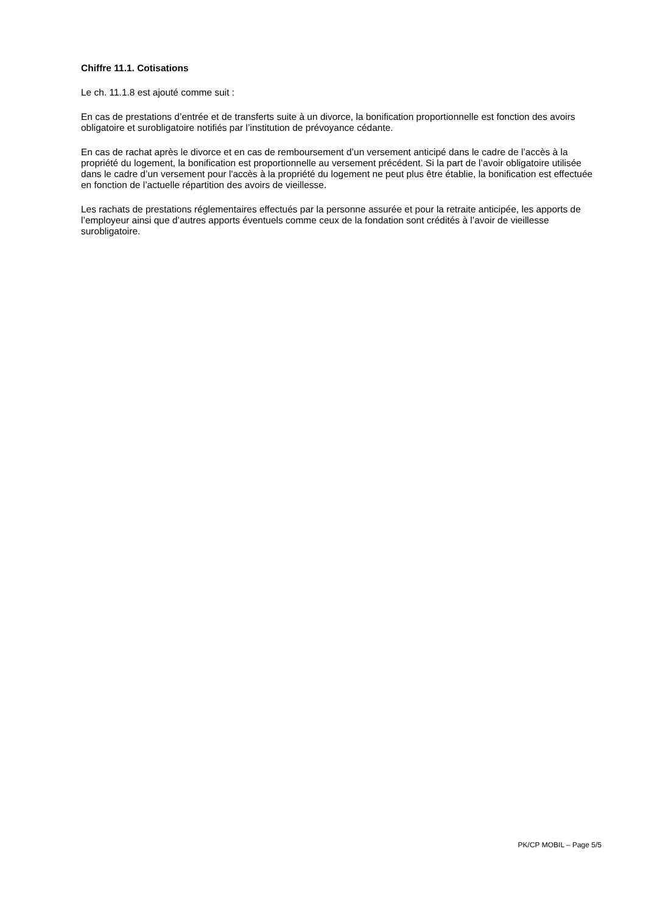Chiffre 11.1. Cotisations
Le ch. 11.1.8 est ajouté comme suit :
En cas de prestations d’entrée et de transferts suite à un divorce, la bonification proportionnelle est fonction des avoirs obligatoire et surobligatoire notifiés par l’institution de prévoyance cédante.
En cas de rachat après le divorce et en cas de remboursement d’un versement anticipé dans le cadre de l’accès à la propriété du logement, la bonification est proportionnelle au versement précédent. Si la part de l’avoir obligatoire utilisée dans le cadre d’un versement pour l'accès à la propriété du logement ne peut plus être établie, la bonification est effectuée en fonction de l’actuelle répartition des avoirs de vieillesse.
Les rachats de prestations réglementaires effectués par la personne assurée et pour la retraite anticipée, les apports de l’employeur ainsi que d’autres apports éventuels comme ceux de la fondation sont crédités à l’avoir de vieillesse surobligatoire.
PK/CP MOBIL – Page 5/5